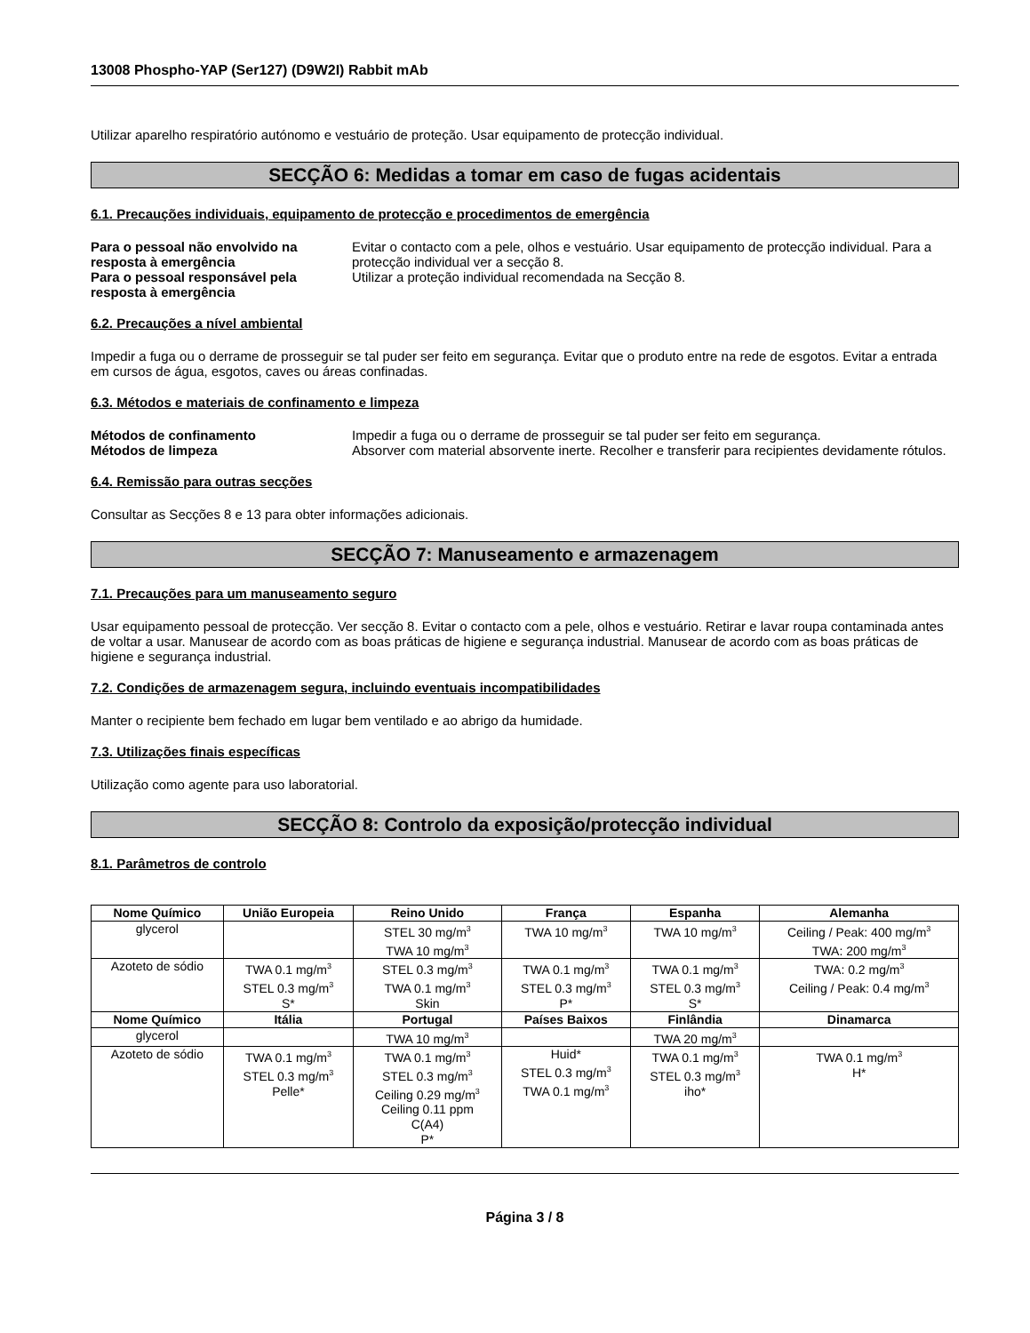13008 Phospho-YAP (Ser127) (D9W2I) Rabbit mAb
Utilizar aparelho respiratório autónomo e vestuário de proteção. Usar equipamento de protecção individual.
SECÇÃO 6: Medidas a tomar em caso de fugas acidentais
6.1. Precauções individuais, equipamento de protecção e procedimentos de emergência
Para o pessoal não envolvido na resposta à emergência Evitar o contacto com a pele, olhos e vestuário. Usar equipamento de protecção individual. Para a protecção individual ver a secção 8. Para o pessoal responsável pela resposta à emergência Utilizar a proteção individual recomendada na Secção 8.
6.2. Precauções a nível ambiental
Impedir a fuga ou o derrame de prosseguir se tal puder ser feito em segurança. Evitar que o produto entre na rede de esgotos. Evitar a entrada em cursos de água, esgotos, caves ou áreas confinadas.
6.3. Métodos e materiais de confinamento e limpeza
Métodos de confinamento Impedir a fuga ou o derrame de prosseguir se tal puder ser feito em segurança. Métodos de limpeza Absorver com material absorvente inerte. Recolher e transferir para recipientes devidamente rótulos.
6.4. Remissão para outras secções
Consultar as Secções 8 e 13 para obter informações adicionais.
SECÇÃO 7: Manuseamento e armazenagem
7.1. Precauções para um manuseamento seguro
Usar equipamento pessoal de protecção. Ver secção 8. Evitar o contacto com a pele, olhos e vestuário. Retirar e lavar roupa contaminada antes de voltar a usar. Manusear de acordo com as boas práticas de higiene e segurança industrial. Manusear de acordo com as boas práticas de higiene e segurança industrial.
7.2. Condições de armazenagem segura, incluindo eventuais incompatibilidades
Manter o recipiente bem fechado em lugar bem ventilado e ao abrigo da humidade.
7.3. Utilizações finais específicas
Utilização como agente para uso laboratorial.
SECÇÃO 8: Controlo da exposição/protecção individual
8.1. Parâmetros de controlo
| Nome Químico | União Europeia | Reino Unido | França | Espanha | Alemanha |
| --- | --- | --- | --- | --- | --- |
| glycerol | | STEL 30 mg/m<sup>3</sup> TWA 10 mg/m<sup>3</sup> | TWA 10 mg/m<sup>3</sup> | TWA 10 mg/m<sup>3</sup> | Ceiling / Peak: 400 mg/m<sup>3</sup> TWA: 200 mg/m<sup>3</sup> |
| Azoteto de sódio | TWA 0.1 mg/m<sup>3</sup> STEL 0.3 mg/m<sup>3</sup> S* | STEL 0.3 mg/m<sup>3</sup> TWA 0.1 mg/m<sup>3</sup> Skin | TWA 0.1 mg/m<sup>3</sup> STEL 0.3 mg/m<sup>3</sup> P* | TWA 0.1 mg/m<sup>3</sup> STEL 0.3 mg/m<sup>3</sup> S* | TWA: 0.2 mg/m<sup>3</sup> Ceiling / Peak: 0.4 mg/m<sup>3</sup> |
| Nome Químico | Itália | Portugal | Países Baixos | Finlândia | Dinamarca |
| glycerol | | TWA 10 mg/m<sup>3</sup> | | TWA 20 mg/m<sup>3</sup> | |
| Azoteto de sódio | TWA 0.1 mg/m<sup>3</sup> STEL 0.3 mg/m<sup>3</sup> Pelle* | TWA 0.1 mg/m<sup>3</sup> STEL 0.3 mg/m<sup>3</sup> Ceiling 0.29 mg/m<sup>3</sup> Ceiling 0.11 ppm C(A4) P* | Huid* STEL 0.3 mg/m<sup>3</sup> TWA 0.1 mg/m<sup>3</sup> | TWA 0.1 mg/m<sup>3</sup> STEL 0.3 mg/m<sup>3</sup> iho* | TWA 0.1 mg/m<sup>3</sup> H* |
Página 3 / 8